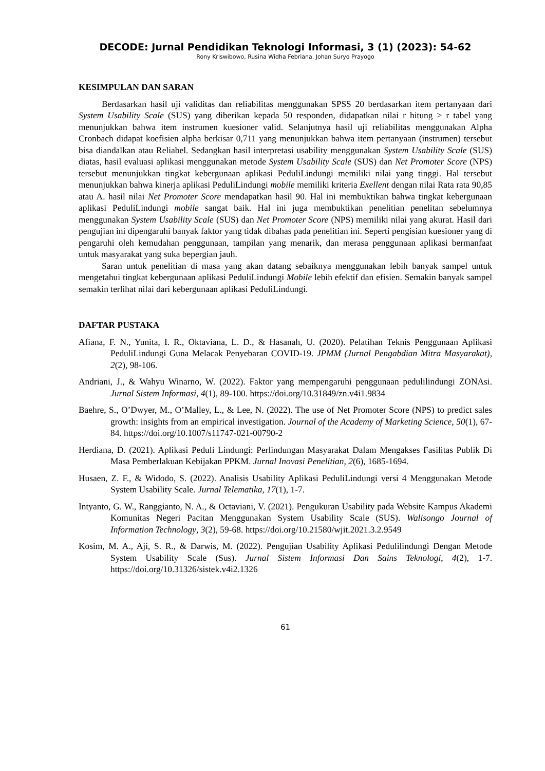DECODE: Jurnal Pendidikan Teknologi Informasi, 3 (1) (2023): 54-62
Rony Kriswibowo, Rusina Widha Febriana, Johan Suryo Prayogo
KESIMPULAN DAN SARAN
Berdasarkan hasil uji validitas dan reliabilitas menggunakan SPSS 20 berdasarkan item pertanyaan dari System Usability Scale (SUS) yang diberikan kepada 50 responden, didapatkan nilai r hitung > r tabel yang menunjukkan bahwa item instrumen kuesioner valid. Selanjutnya hasil uji reliabilitas menggunakan Alpha Cronbach didapat koefisien alpha berkisar 0,711 yang menunjukkan bahwa item pertanyaan (instrumen) tersebut bisa diandalkan atau Reliabel. Sedangkan hasil interpretasi usability menggunakan System Usability Scale (SUS) diatas, hasil evaluasi aplikasi menggunakan metode System Usability Scale (SUS) dan Net Promoter Score (NPS) tersebut menunjukkan tingkat kebergunaan aplikasi PeduliLindungi memiliki nilai yang tinggi. Hal tersebut menunjukkan bahwa kinerja aplikasi PeduliLindungi mobile memiliki kriteria Exellent dengan nilai Rata rata 90,85 atau A. hasil nilai Net Promoter Score mendapatkan hasil 90. Hal ini membuktikan bahwa tingkat kebergunaan aplikasi PeduliLindungi mobile sangat baik. Hal ini juga membuktikan penelitian penelitan sebelumnya menggunakan System Usability Scale (SUS) dan Net Promoter Score (NPS) memiliki nilai yang akurat. Hasil dari pengujian ini dipengaruhi banyak faktor yang tidak dibahas pada penelitian ini. Seperti pengisian kuesioner yang di pengaruhi oleh kemudahan penggunaan, tampilan yang menarik, dan merasa penggunaan aplikasi bermanfaat untuk masyarakat yang suka bepergian jauh.
Saran untuk penelitian di masa yang akan datang sebaiknya menggunakan lebih banyak sampel untuk mengetahui tingkat kebergunaan aplikasi PeduliLindungi Mobile lebih efektif dan efisien. Semakin banyak sampel semakin terlihat nilai dari kebergunaan aplikasi PeduliLindungi.
DAFTAR PUSTAKA
Afiana, F. N., Yunita, I. R., Oktaviana, L. D., & Hasanah, U. (2020). Pelatihan Teknis Penggunaan Aplikasi PeduliLindungi Guna Melacak Penyebaran COVID-19. JPMM (Jurnal Pengabdian Mitra Masyarakat), 2(2), 98-106.
Andriani, J., & Wahyu Winarno, W. (2022). Faktor yang mempengaruhi penggunaan pedulilindungi ZONAsi. Jurnal Sistem Informasi, 4(1), 89-100. https://doi.org/10.31849/zn.v4i1.9834
Baehre, S., O’Dwyer, M., O’Malley, L., & Lee, N. (2022). The use of Net Promoter Score (NPS) to predict sales growth: insights from an empirical investigation. Journal of the Academy of Marketing Science, 50(1), 67-84. https://doi.org/10.1007/s11747-021-00790-2
Herdiana, D. (2021). Aplikasi Peduli Lindungi: Perlindungan Masyarakat Dalam Mengakses Fasilitas Publik Di Masa Pemberlakuan Kebijakan PPKM. Jurnal Inovasi Penelitian, 2(6), 1685-1694.
Husaen, Z. F., & Widodo, S. (2022). Analisis Usability Aplikasi PeduliLindungi versi 4 Menggunakan Metode System Usability Scale. Jurnal Telematika, 17(1), 1-7.
Intyanto, G. W., Ranggianto, N. A., & Octaviani, V. (2021). Pengukuran Usability pada Website Kampus Akademi Komunitas Negeri Pacitan Menggunakan System Usability Scale (SUS). Walisongo Journal of Information Technology, 3(2), 59-68. https://doi.org/10.21580/wjit.2021.3.2.9549
Kosim, M. A., Aji, S. R., & Darwis, M. (2022). Pengujian Usability Aplikasi Pedulilindungi Dengan Metode System Usability Scale (Sus). Jurnal Sistem Informasi Dan Sains Teknologi, 4(2), 1-7. https://doi.org/10.31326/sistek.v4i2.1326
61